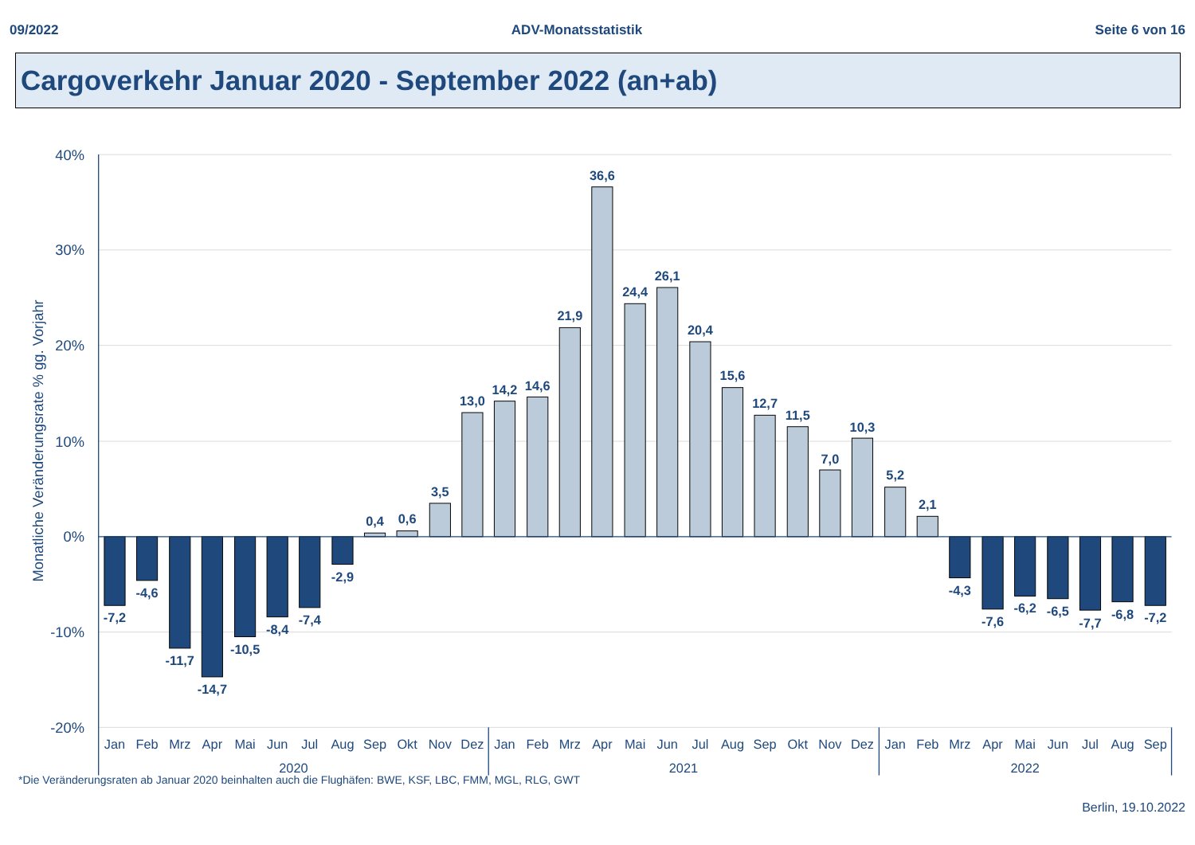09/2022 ADV-Monatsstatistik Seite 6 von 16
Cargoverkehr Januar 2020 - September 2022 (an+ab)
40%
30%
20%
10%
0%
-10%
-20%
Monatliche Veränderungsrate % gg. Vorjahr
-7,2
-4,6
-11,7
-14,7
-10,5
-8,4
-7,4
-2,9
0,4
0,6
3,5
13,0
14,2
14,6
21,9
36,6
24,4
26,1
20,4
15,6
12,7
11,5
7,0
10,3
5,2
2,1
-4,3
-7,6
-6,2
-6,5
-7,7
-6,8
-7,2
Jan
Feb
Mrz
Apr
Mai
Jun
Jul
Aug
Sep
Okt
Nov
Dez
Jan
Feb
Mrz
Apr
Mai
Jun
Jul
Aug
Sep
Okt
Nov
Dez
Jan
Feb
Mrz
Apr
Mai
Jun
Jul
Aug
Sep
2020
2021
2022
*Die Veränderungsraten ab Januar 2020 beinhalten auch die Flughäfen: BWE, KSF, LBC, FMM, MGL, RLG, GWT
Berlin, 19.10.2022